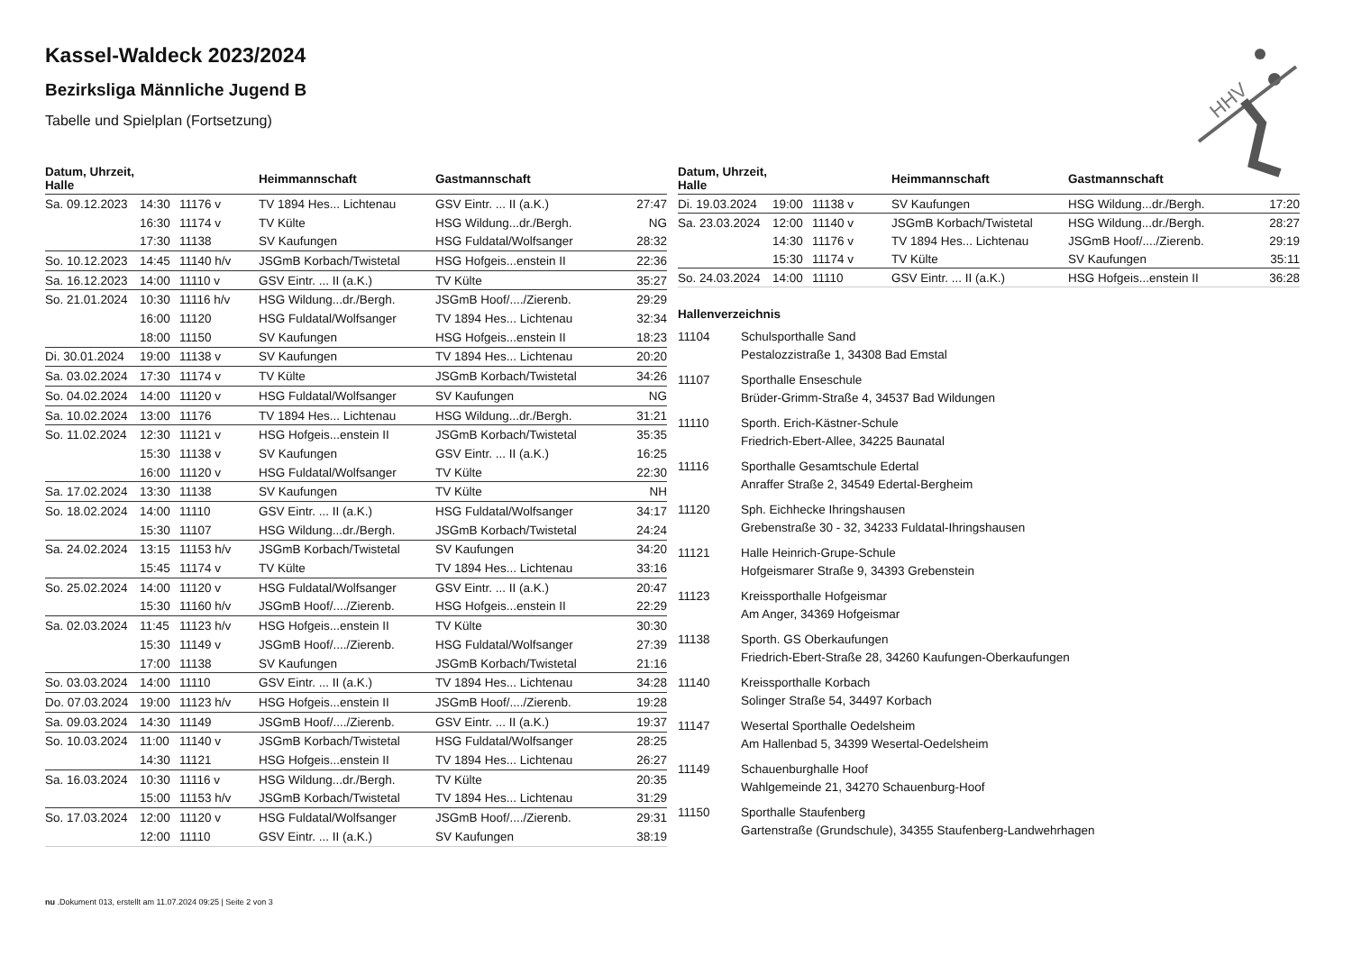Kassel-Waldeck 2023/2024
Bezirksliga Männliche Jugend B
Tabelle und Spielplan (Fortsetzung)
| Datum, Uhrzeit, Halle | | | Heimmannschaft | Gastmannschaft | |
| --- | --- | --- | --- | --- | --- |
| Sa. 09.12.2023 | 14:30 | 11176 v | TV 1894 Hes... Lichtenau | GSV Eintr. ... II (a.K.) | 27:47 |
| | 16:30 | 11174 v | TV Külte | HSG Wildung...dr./Bergh. | NG |
| | 17:30 | 11138 | SV Kaufungen | HSG Fuldatal/Wolfsanger | 28:32 |
| So. 10.12.2023 | 14:45 | 11140 h/v | JSGmB Korbach/Twistetal | HSG Hofgeis...enstein II | 22:36 |
| Sa. 16.12.2023 | 14:00 | 11110 v | GSV Eintr. ... II (a.K.) | TV Külte | 35:27 |
| So. 21.01.2024 | 10:30 | 11116 h/v | HSG Wildung...dr./Bergh. | JSGmB Hoof/..../Zierenb. | 29:29 |
| | 16:00 | 11120 | HSG Fuldatal/Wolfsanger | TV 1894 Hes... Lichtenau | 32:34 |
| | 18:00 | 11150 | SV Kaufungen | HSG Hofgeis...enstein II | 18:23 |
| Di. 30.01.2024 | 19:00 | 11138 v | SV Kaufungen | TV 1894 Hes... Lichtenau | 20:20 |
| Sa. 03.02.2024 | 17:30 | 11174 v | TV Külte | JSGmB Korbach/Twistetal | 34:26 |
| So. 04.02.2024 | 14:00 | 11120 v | HSG Fuldatal/Wolfsanger | SV Kaufungen | NG |
| Sa. 10.02.2024 | 13:00 | 11176 | TV 1894 Hes... Lichtenau | HSG Wildung...dr./Bergh. | 31:21 |
| So. 11.02.2024 | 12:30 | 11121 v | HSG Hofgeis...enstein II | JSGmB Korbach/Twistetal | 35:35 |
| | 15:30 | 11138 v | SV Kaufungen | GSV Eintr. ... II (a.K.) | 16:25 |
| | 16:00 | 11120 v | HSG Fuldatal/Wolfsanger | TV Külte | 22:30 |
| Sa. 17.02.2024 | 13:30 | 11138 | SV Kaufungen | TV Külte | NH |
| So. 18.02.2024 | 14:00 | 11110 | GSV Eintr. ... II (a.K.) | HSG Fuldatal/Wolfsanger | 34:17 |
| | 15:30 | 11107 | HSG Wildung...dr./Bergh. | JSGmB Korbach/Twistetal | 24:24 |
| Sa. 24.02.2024 | 13:15 | 11153 h/v | JSGmB Korbach/Twistetal | SV Kaufungen | 34:20 |
| | 15:45 | 11174 v | TV Külte | TV 1894 Hes... Lichtenau | 33:16 |
| So. 25.02.2024 | 14:00 | 11120 v | HSG Fuldatal/Wolfsanger | GSV Eintr. ... II (a.K.) | 20:47 |
| | 15:30 | 11160 h/v | JSGmB Hoof/..../Zierenb. | HSG Hofgeis...enstein II | 22:29 |
| Sa. 02.03.2024 | 11:45 | 11123 h/v | HSG Hofgeis...enstein II | TV Külte | 30:30 |
| | 15:30 | 11149 v | JSGmB Hoof/..../Zierenb. | HSG Fuldatal/Wolfsanger | 27:39 |
| | 17:00 | 11138 | SV Kaufungen | JSGmB Korbach/Twistetal | 21:16 |
| So. 03.03.2024 | 14:00 | 11110 | GSV Eintr. ... II (a.K.) | TV 1894 Hes... Lichtenau | 34:28 |
| Do. 07.03.2024 | 19:00 | 11123 h/v | HSG Hofgeis...enstein II | JSGmB Hoof/..../Zierenb. | 19:28 |
| Sa. 09.03.2024 | 14:30 | 11149 | JSGmB Hoof/..../Zierenb. | GSV Eintr. ... II (a.K.) | 19:37 |
| So. 10.03.2024 | 11:00 | 11140 v | JSGmB Korbach/Twistetal | HSG Fuldatal/Wolfsanger | 28:25 |
| | 14:30 | 11121 | HSG Hofgeis...enstein II | TV 1894 Hes... Lichtenau | 26:27 |
| Sa. 16.03.2024 | 10:30 | 11116 v | HSG Wildung...dr./Bergh. | TV Külte | 20:35 |
| | 15:00 | 11153 h/v | JSGmB Korbach/Twistetal | TV 1894 Hes... Lichtenau | 31:29 |
| So. 17.03.2024 | 12:00 | 11120 v | HSG Fuldatal/Wolfsanger | JSGmB Hoof/..../Zierenb. | 29:31 |
| | 12:00 | 11110 | GSV Eintr. ... II (a.K.) | SV Kaufungen | 38:19 |
| Datum, Uhrzeit, Halle | | | Heimmannschaft | Gastmannschaft | |
| --- | --- | --- | --- | --- | --- |
| Di. 19.03.2024 | 19:00 | 11138 v | SV Kaufungen | HSG Wildung...dr./Bergh. | 17:20 |
| Sa. 23.03.2024 | 12:00 | 11140 v | JSGmB Korbach/Twistetal | HSG Wildung...dr./Bergh. | 28:27 |
| | 14:30 | 11176 v | TV 1894 Hes... Lichtenau | JSGmB Hoof/..../Zierenb. | 29:19 |
| | 15:30 | 11174 v | TV Külte | SV Kaufungen | 35:11 |
| So. 24.03.2024 | 14:00 | 11110 | GSV Eintr. ... II (a.K.) | HSG Hofgeis...enstein II | 36:28 |
Hallenverzeichnis
11104 Schulsporthalle Sand
Pestalozzistraße 1, 34308 Bad Emstal
11107 Sporthalle Enseschule
Brüder-Grimm-Straße 4, 34537 Bad Wildungen
11110 Sporth. Erich-Kästner-Schule
Friedrich-Ebert-Allee, 34225 Baunatal
11116 Sporthalle Gesamtschule Edertal
Anraffer Straße 2, 34549 Edertal-Bergheim
11120 Sph. Eichhecke Ihringshausen
Grebenstraße 30 - 32, 34233 Fuldatal-Ihringshausen
11121 Halle Heinrich-Grupe-Schule
Hofgeismarer Straße 9, 34393 Grebenstein
11123 Kreissporthalle Hofgeismar
Am Anger, 34369 Hofgeismar
11138 Sporth. GS Oberkaufungen
Friedrich-Ebert-Straße 28, 34260 Kaufungen-Oberkaufungen
11140 Kreissporthalle Korbach
Solinger Straße 54, 34497 Korbach
11147 Wesertal Sporthalle Oedelsheim
Am Hallenbad 5, 34399 Wesertal-Oedelsheim
11149 Schauenburghalle Hoof
Wahlgemeinde 21, 34270 Schauenburg-Hoof
11150 Sporthalle Staufenberg
Gartenstraße (Grundschule), 34355 Staufenberg-Landwehrhagen
HHV
nu .Dokument 013, erstellt am 11.07.2024 09:25 | Seite 2 von 3